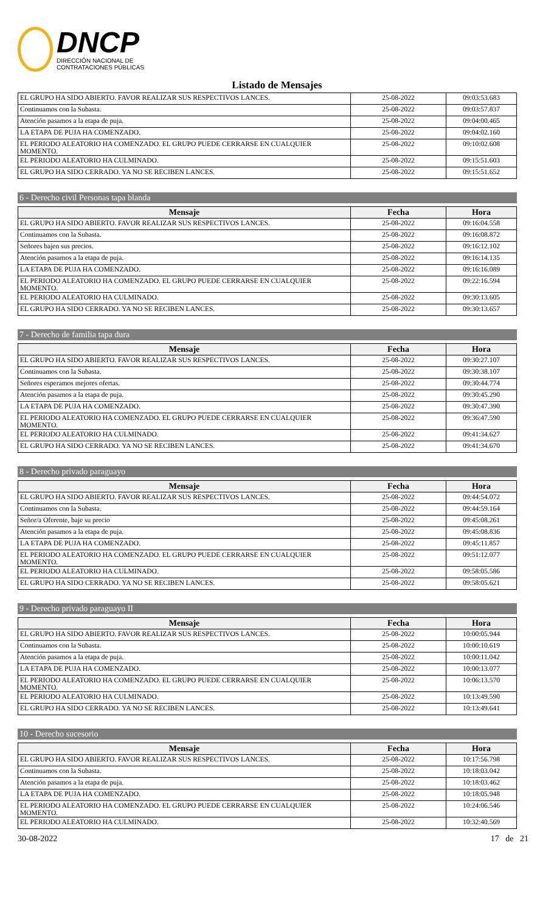DNCP
DIRECCIÓN NACIONAL DE
CONTRATACIONES PÚBLICAS
Listado de Mensajes
| EL GRUPO HA SIDO ABIERTO. FAVOR REALIZAR SUS RESPECTIVOS LANCES. | 25-08-2022 | 09:03:53.683 |
| Continuamos con la Subasta. | 25-08-2022 | 09:03:57.837 |
| Atención pasamos a la etapa de puja. | 25-08-2022 | 09:04:00.465 |
| LA ETAPA DE PUJA HA COMENZADO. | 25-08-2022 | 09:04:02.160 |
| EL PERIODO ALEATORIO HA COMENZADO. EL GRUPO PUEDE CERRARSE EN CUALQUIER MOMENTO. | 25-08-2022 | 09:10:02.608 |
| EL PERIODO ALEATORIO HA CULMINADO. | 25-08-2022 | 09:15:51.603 |
| EL GRUPO HA SIDO CERRADO. YA NO SE RECIBEN LANCES. | 25-08-2022 | 09:15:51.652 |
6 - Derecho civil Personas tapa blanda
| Mensaje | Fecha | Hora |
| --- | --- | --- |
| EL GRUPO HA SIDO ABIERTO. FAVOR REALIZAR SUS RESPECTIVOS LANCES. | 25-08-2022 | 09:16:04.558 |
| Continuamos con la Subasta. | 25-08-2022 | 09:16:08.872 |
| Señores bajen sus precios. | 25-08-2022 | 09:16:12.102 |
| Atención pasamos a la etapa de puja. | 25-08-2022 | 09:16:14.135 |
| LA ETAPA DE PUJA HA COMENZADO. | 25-08-2022 | 09:16:16.089 |
| EL PERIODO ALEATORIO HA COMENZADO. EL GRUPO PUEDE CERRARSE EN CUALQUIER MOMENTO. | 25-08-2022 | 09:22:16.594 |
| EL PERIODO ALEATORIO HA CULMINADO. | 25-08-2022 | 09:30:13.605 |
| EL GRUPO HA SIDO CERRADO. YA NO SE RECIBEN LANCES. | 25-08-2022 | 09:30:13.657 |
7 - Derecho de familia tapa dura
| Mensaje | Fecha | Hora |
| --- | --- | --- |
| EL GRUPO HA SIDO ABIERTO. FAVOR REALIZAR SUS RESPECTIVOS LANCES. | 25-08-2022 | 09:30:27.107 |
| Continuamos con la Subasta. | 25-08-2022 | 09:30:38.107 |
| Señores esperamos mejores ofertas. | 25-08-2022 | 09:30:44.774 |
| Atención pasamos a la etapa de puja. | 25-08-2022 | 09:30:45.290 |
| LA ETAPA DE PUJA HA COMENZADO. | 25-08-2022 | 09:30:47.390 |
| EL PERIODO ALEATORIO HA COMENZADO. EL GRUPO PUEDE CERRARSE EN CUALQUIER MOMENTO. | 25-08-2022 | 09:36:47.590 |
| EL PERIODO ALEATORIO HA CULMINADO. | 25-08-2022 | 09:41:34.627 |
| EL GRUPO HA SIDO CERRADO. YA NO SE RECIBEN LANCES. | 25-08-2022 | 09:41:34.670 |
8 - Derecho privado paraguayo
| Mensaje | Fecha | Hora |
| --- | --- | --- |
| EL GRUPO HA SIDO ABIERTO. FAVOR REALIZAR SUS RESPECTIVOS LANCES. | 25-08-2022 | 09:44:54.072 |
| Continuamos con la Subasta. | 25-08-2022 | 09:44:59.164 |
| Señor/a Oferente, baje su precio | 25-08-2022 | 09:45:08.261 |
| Atención pasamos a la etapa de puja. | 25-08-2022 | 09:45:08.836 |
| LA ETAPA DE PUJA HA COMENZADO. | 25-08-2022 | 09:45:11.857 |
| EL PERIODO ALEATORIO HA COMENZADO. EL GRUPO PUEDE CERRARSE EN CUALQUIER MOMENTO. | 25-08-2022 | 09:51:12.077 |
| EL PERIODO ALEATORIO HA CULMINADO. | 25-08-2022 | 09:58:05.586 |
| EL GRUPO HA SIDO CERRADO. YA NO SE RECIBEN LANCES. | 25-08-2022 | 09:58:05.621 |
9 - Derecho privado paraguayo II
| Mensaje | Fecha | Hora |
| --- | --- | --- |
| EL GRUPO HA SIDO ABIERTO. FAVOR REALIZAR SUS RESPECTIVOS LANCES. | 25-08-2022 | 10:00:05.944 |
| Continuamos con la Subasta. | 25-08-2022 | 10:00:10.619 |
| Atención pasamos a la etapa de puja. | 25-08-2022 | 10:00:11.042 |
| LA ETAPA DE PUJA HA COMENZADO. | 25-08-2022 | 10:00:13.077 |
| EL PERIODO ALEATORIO HA COMENZADO. EL GRUPO PUEDE CERRARSE EN CUALQUIER MOMENTO. | 25-08-2022 | 10:06:13.570 |
| EL PERIODO ALEATORIO HA CULMINADO. | 25-08-2022 | 10:13:49.590 |
| EL GRUPO HA SIDO CERRADO. YA NO SE RECIBEN LANCES. | 25-08-2022 | 10:13:49.641 |
10 - Derecho sucesorio
| Mensaje | Fecha | Hora |
| --- | --- | --- |
| EL GRUPO HA SIDO ABIERTO. FAVOR REALIZAR SUS RESPECTIVOS LANCES. | 25-08-2022 | 10:17:56.798 |
| Continuamos con la Subasta. | 25-08-2022 | 10:18:03.042 |
| Atención pasamos a la etapa de puja. | 25-08-2022 | 10:18:03.462 |
| LA ETAPA DE PUJA HA COMENZADO. | 25-08-2022 | 10:18:05.948 |
| EL PERIODO ALEATORIO HA COMENZADO. EL GRUPO PUEDE CERRARSE EN CUALQUIER MOMENTO. | 25-08-2022 | 10:24:06.546 |
| EL PERIODO ALEATORIO HA CULMINADO. | 25-08-2022 | 10:32:40.569 |
30-08-2022 17 de 21